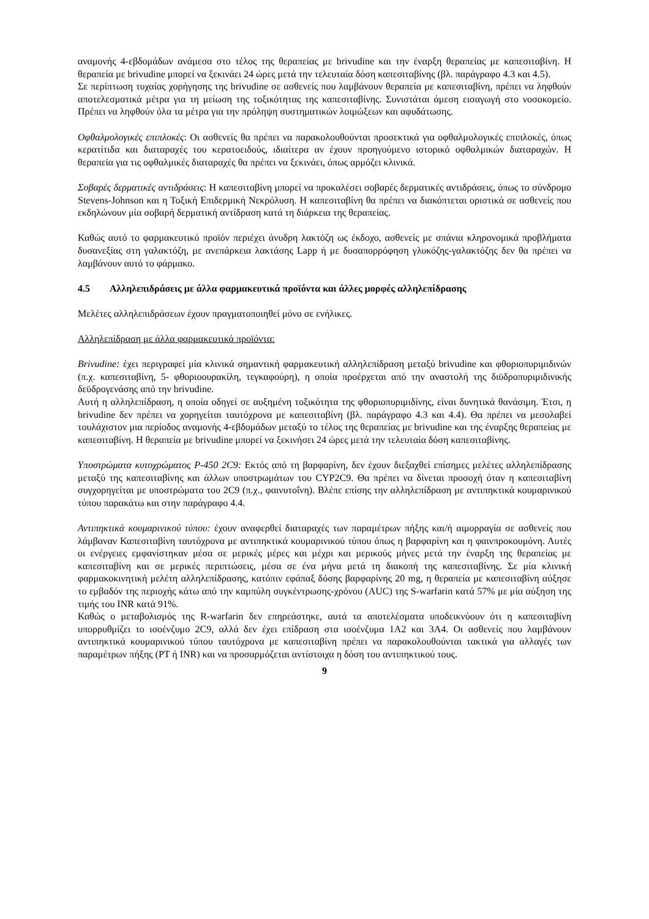αναμονής 4-εβδομάδων ανάμεσα στο τέλος της θεραπείας με brivudine και την έναρξη θεραπείας με καπεσιταβίνη. Η θεραπεία με brivudine μπορεί να ξεκινάει 24 ώρες μετά την τελευταία δόση καπεσιταβίνης (βλ. παράγραφο 4.3 και 4.5).
Σε περίπτωση τυχαίας χορήγησης της brivudine σε ασθενείς που λαμβάνουν θεραπεία με καπεσιταβίνη, πρέπει να ληφθούν αποτελεσματικά μέτρα για τη μείωση της τοξικότητας της καπεσιταβίνης. Συνιστάται άμεση εισαγωγή στο νοσοκομείο. Πρέπει να ληφθούν όλα τα μέτρα για την πρόληψη συστηματικών λοιμώξεων και αφυδάτωσης.
Οφθαλμολογικές επιπλοκές: Οι ασθενείς θα πρέπει να παρακολουθούνται προσεκτικά για οφθαλμολογικές επιπλοκές, όπως κερατίτιδα και διαταραχές του κερατοειδούς, ιδιαίτερα αν έχουν προηγούμενο ιστορικό οφθαλμικών διαταραχών. Η θεραπεία για τις οφθαλμικές διαταραχές θα πρέπει να ξεκινάει, όπως αρμόζει κλινικά.
Σοβαρές δερματικές αντιδράσεις: Η καπεσιταβίνη μπορεί να προκαλέσει σοβαρές δερματικές αντιδράσεις, όπως το σύνδρομο Stevens-Johnson και η Τοξική Επιδερμική Νεκρόλυση. Η καπεσιταβίνη θα πρέπει να διακόπτεται οριστικά σε ασθενείς που εκδηλώνουν μία σοβαρή δερματική αντίδραση κατά τη διάρκεια της θεραπείας.
Καθώς αυτό το φαρμακευτικό προϊόν περιέχει άνυδρη λακτόζη ως έκδοχο, ασθενείς με σπάνια κληρονομικά προβλήματα δυσανεξίας στη γαλακτόζη, με ανεπάρκεια λακτάσης Lapp ή με δυσαπορρόφηση γλυκόζης-γαλακτόζης δεν θα πρέπει να λαμβάνουν αυτό το φάρμακο.
4.5 Αλληλεπιδράσεις με άλλα φαρμακευτικά προϊόντα και άλλες μορφές αλληλεπίδρασης
Μελέτες αλληλεπιδράσεων έχουν πραγματοποιηθεί μόνο σε ενήλικες.
Αλληλεπίδραση με άλλα φαρμακευτικά προϊόντα:
Brivudine: έχει περιγραφεί μία κλινικά σημαντική φαρμακευτική αλληλεπίδραση μεταξύ brivudine και φθοριοπυριμιδινών (π.χ. καπεσιταβίνη, 5- φθοριοουρακίλη, τεγκαφούρη), η οποία προέρχεται από την αναστολή της διϋδροπυριμιδινικής δεϋδρογενάσης από την brivudine.
Αυτή η αλληλεπίδραση, η οποία οδηγεί σε αυξημένη τοξικότητα της φθοριοπυριμιδίνης, είναι δυνητικά θανάσιμη. Έτσι, η brivudine δεν πρέπει να χορηγείται ταυτόχρονα με καπεσιταβίνη (βλ. παράγραφο 4.3 και 4.4). Θα πρέπει να μεσολαβεί τουλάχιστον μια περίοδος αναμονής 4-εβδομάδων μεταξύ το τέλος της θεραπείας με brivudine και της έναρξης θεραπείας με καπεσιταβίνη. Η θεραπεία με brivudine μπορεί να ξεκινήσει 24 ώρες μετά την τελευταία δόση καπεσιταβίνης.
Υποστρώματα κυτοχρώματος P-450 2C9: Εκτός από τη βαρφαρίνη, δεν έχουν διεξαχθεί επίσημες μελέτες αλληλεπίδρασης μεταξύ της καπεσιταβίνης και άλλων υποστρωμάτων του CYP2C9. Θα πρέπει να δίνεται προσοχή όταν η καπεσιταβίνη συγχορηγείται με υποστρώματα του 2C9 (π.χ., φαινυτοΐνη). Βλέπε επίσης την αλληλεπίδραση με αντιπηκτικά κουμαρινικού τύπου παρακάτω και στην παράγραφο 4.4.
Αντιπηκτικά κουμαρινικού τύπου: έχουν αναφερθεί διαταραχές των παραμέτρων πήξης και/ή αιμορραγία σε ασθενείς που λάμβαναν Καπεσιταβίνη ταυτόχρονα με αντιπηκτικά κουμαρινικού τύπου όπως η βαρφαρίνη και η φαινπροκουμόνη. Αυτές οι ενέργειες εμφανίστηκαν μέσα σε μερικές μέρες και μέχρι και μερικούς μήνες μετά την έναρξη της θεραπείας με καπεσιταβίνη και σε μερικές περιπτώσεις, μέσα σε ένα μήνα μετά τη διακοπή της καπεσιταβίνης. Σε μία κλινική φαρμακοκινητική μελέτη αλληλεπίδρασης, κατόπιν εφάπαξ δόσης βαρφαρίνης 20 mg, η θεραπεία με καπεσιταβίνη αύξησε το εμβαδόν της περιοχής κάτω από την καμπύλη συγκέντρωσης-χρόνου (AUC) της S-warfarin κατά 57% με μία αύξηση της τιμής του INR κατά 91%.
Καθώς ο μεταβολισμός της R-warfarin δεν επηρεάστηκε, αυτά τα αποτελέσματα υποδεικνύουν ότι η καπεσιταβίνη υπορρυθμίζει το ισοένζυμο 2C9, αλλά δεν έχει επίδραση στα ισοένζυμα 1A2 και 3A4. Οι ασθενείς που λαμβάνουν αντιπηκτικά κουμαρινικού τύπου ταυτόχρονα με καπεσιταβίνη πρέπει να παρακολουθούνται τακτικά για αλλαγές των παραμέτρων πήξης (PT ή INR) και να προσαρμόζεται αντίστοιχα η δόση του αντιπηκτικού τους.
9